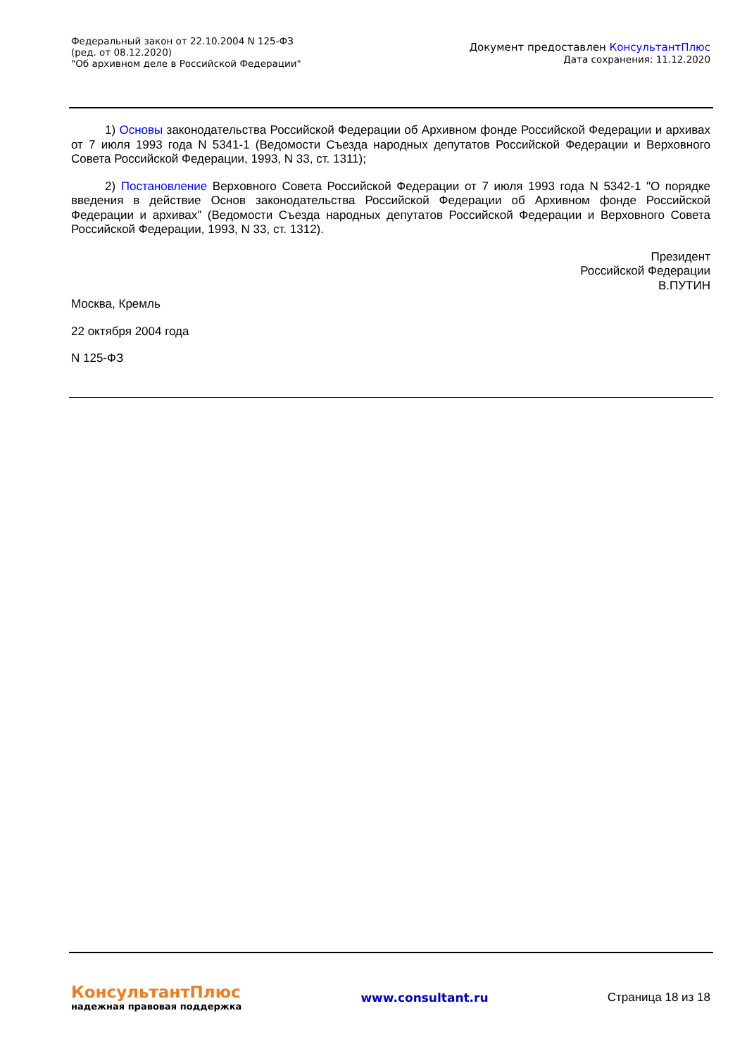Федеральный закон от 22.10.2004 N 125-ФЗ
(ред. от 08.12.2020)
"Об архивном деле в Российской Федерации"
Документ предоставлен КонсультантПлюс
Дата сохранения: 11.12.2020
1) Основы законодательства Российской Федерации об Архивном фонде Российской Федерации и архивах от 7 июля 1993 года N 5341-1 (Ведомости Съезда народных депутатов Российской Федерации и Верховного Совета Российской Федерации, 1993, N 33, ст. 1311);
2) Постановление Верховного Совета Российской Федерации от 7 июля 1993 года N 5342-1 "О порядке введения в действие Основ законодательства Российской Федерации об Архивном фонде Российской Федерации и архивах" (Ведомости Съезда народных депутатов Российской Федерации и Верховного Совета Российской Федерации, 1993, N 33, ст. 1312).
Президент
Российской Федерации
В.ПУТИН
Москва, Кремль
22 октября 2004 года
N 125-ФЗ
КонсультантПлюс
надежная правовая поддержка
www.consultant.ru Страница 18 из 18